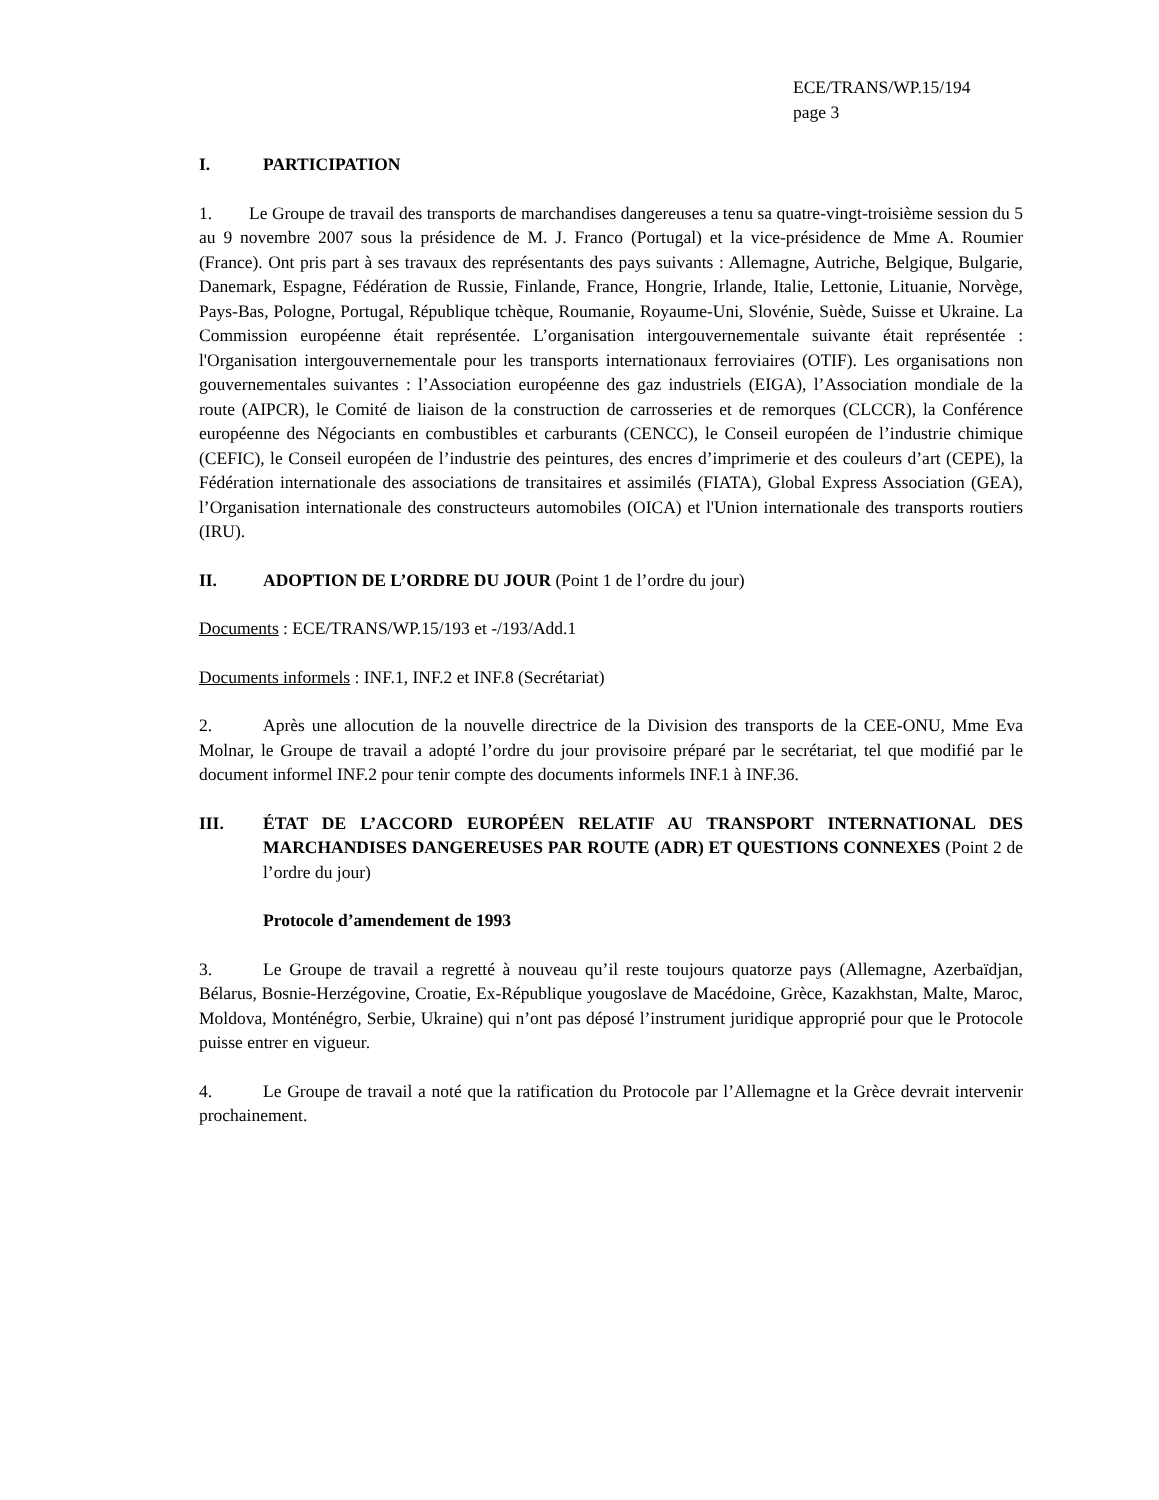ECE/TRANS/WP.15/194
page 3
I. PARTICIPATION
1. Le Groupe de travail des transports de marchandises dangereuses a tenu sa quatre-vingt-troisième session du 5 au 9 novembre 2007 sous la présidence de M. J. Franco (Portugal) et la vice-présidence de Mme A. Roumier (France). Ont pris part à ses travaux des représentants des pays suivants : Allemagne, Autriche, Belgique, Bulgarie, Danemark, Espagne, Fédération de Russie, Finlande, France, Hongrie, Irlande, Italie, Lettonie, Lituanie, Norvège, Pays-Bas, Pologne, Portugal, République tchèque, Roumanie, Royaume-Uni, Slovénie, Suède, Suisse et Ukraine. La Commission européenne était représentée. L’organisation intergouvernementale suivante était représentée : l'Organisation intergouvernementale pour les transports internationaux ferroviaires (OTIF). Les organisations non gouvernementales suivantes : l’Association européenne des gaz industriels (EIGA), l’Association mondiale de la route (AIPCR), le Comité de liaison de la construction de carrosseries et de remorques (CLCCR), la Conférence européenne des Négociants en combustibles et carburants (CENCC), le Conseil européen de l’industrie chimique (CEFIC), le Conseil européen de l’industrie des peintures, des encres d’imprimerie et des couleurs d’art (CEPE), la Fédération internationale des associations de transitaires et assimilés (FIATA), Global Express Association (GEA), l’Organisation internationale des constructeurs automobiles (OICA) et l'Union internationale des transports routiers (IRU).
II. ADOPTION DE L’ORDRE DU JOUR (Point 1 de l’ordre du jour)
Documents : ECE/TRANS/WP.15/193 et -/193/Add.1
Documents informels : INF.1, INF.2 et INF.8 (Secrétariat)
2. Après une allocution de la nouvelle directrice de la Division des transports de la CEE-ONU, Mme Eva Molnar, le Groupe de travail a adopté l’ordre du jour provisoire préparé par le secrétariat, tel que modifié par le document informel INF.2 pour tenir compte des documents informels INF.1 à INF.36.
III. ÉTAT DE L’ACCORD EUROPÉEN RELATIF AU TRANSPORT INTERNATIONAL DES MARCHANDISES DANGEREUSES PAR ROUTE (ADR) ET QUESTIONS CONNEXES (Point 2 de l’ordre du jour)
Protocole d’amendement de 1993
3. Le Groupe de travail a regretté à nouveau qu’il reste toujours quatorze pays (Allemagne, Azerbaïdjan, Bélarus, Bosnie-Herzégovine, Croatie, Ex-République yougoslave de Macédoine, Grèce, Kazakhstan, Malte, Maroc, Moldova, Monténégro, Serbie, Ukraine) qui n’ont pas déposé l’instrument juridique approprié pour que le Protocole puisse entrer en vigueur.
4. Le Groupe de travail a noté que la ratification du Protocole par l’Allemagne et la Grèce devrait intervenir prochainement.